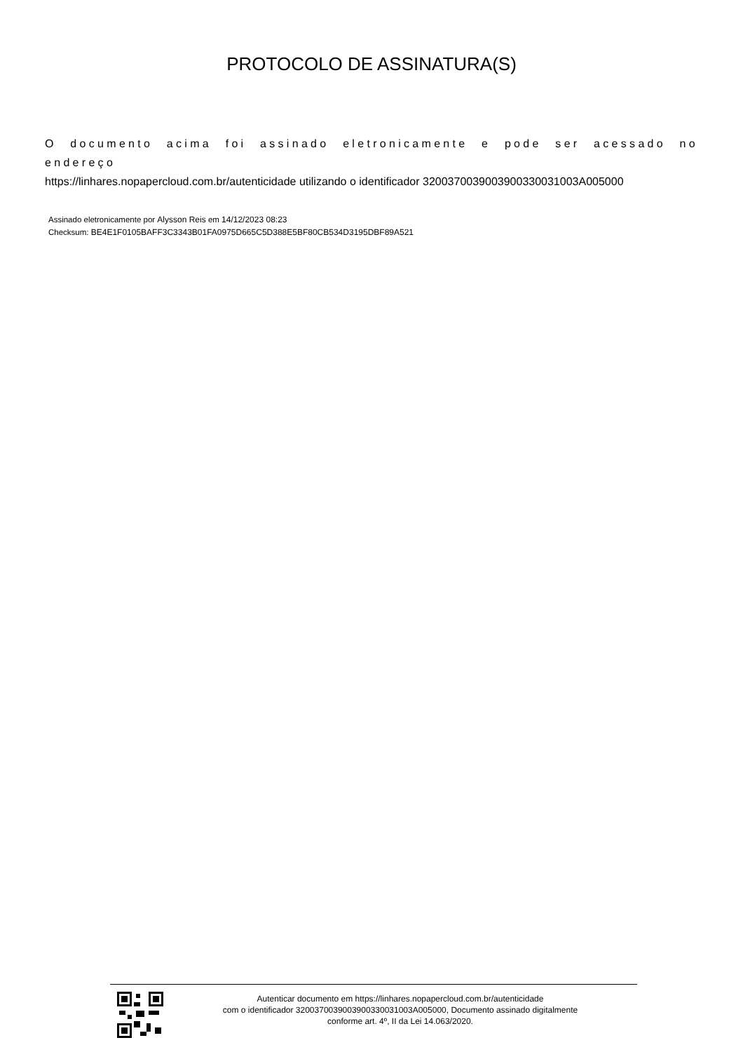PROTOCOLO DE ASSINATURA(S)
O documento acima foi assinado eletronicamente e pode ser acessado no endereço
https://linhares.nopapercloud.com.br/autenticidade utilizando o identificador 320037003900390033003100​3A005000
Assinado eletronicamente por Alysson Reis em 14/12/2023 08:23
Checksum: BE4E1F0105BAFF3C3343B01FA0975D665C5D388E5BF80CB534D3195DBF89A521
Autenticar documento em https://linhares.nopapercloud.com.br/autenticidade
com o identificador 3200370039003900330031003A005000, Documento assinado digitalmente
conforme art. 4º, II da Lei 14.063/2020.